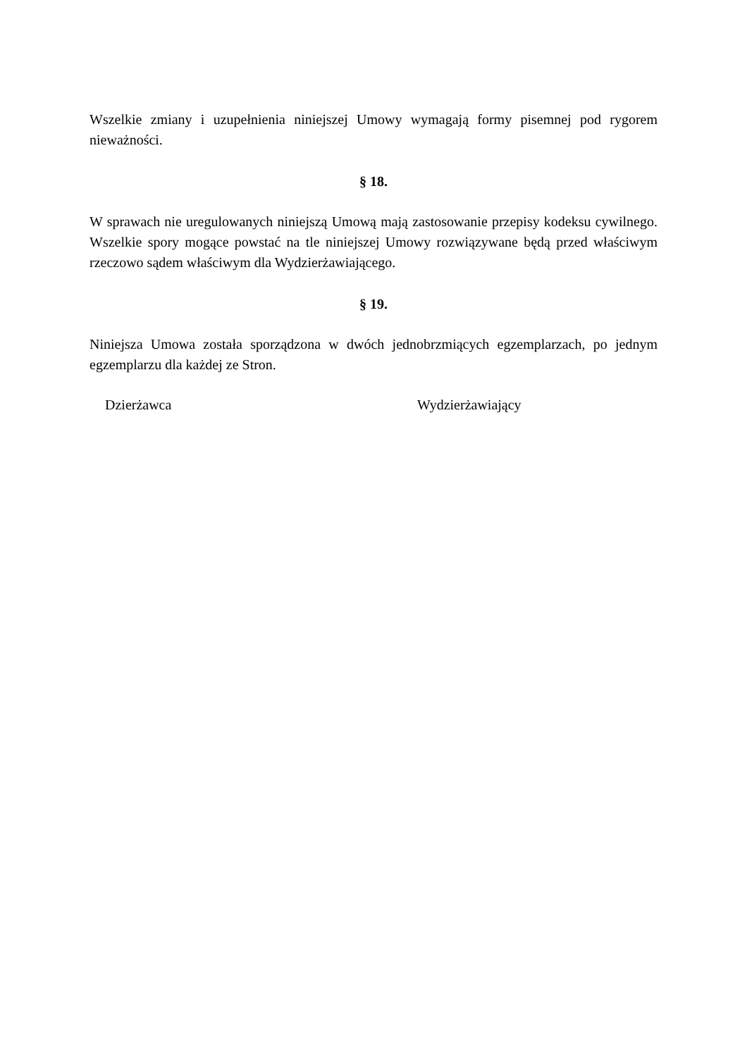Wszelkie zmiany i uzupełnienia niniejszej Umowy wymagają formy pisemnej pod rygorem nieważności.
§ 18.
W sprawach nie uregulowanych niniejszą Umową mają zastosowanie przepisy kodeksu cywilnego. Wszelkie spory mogące powstać na tle niniejszej Umowy rozwiązywane będą przed właściwym rzeczowo sądem właściwym dla Wydzierżawiającego.
§ 19.
Niniejsza Umowa została sporządzona w dwóch jednobrzmiących egzemplarzach, po jednym egzemplarzu dla każdej ze Stron.
Dzierżawca Wydzierżawiający